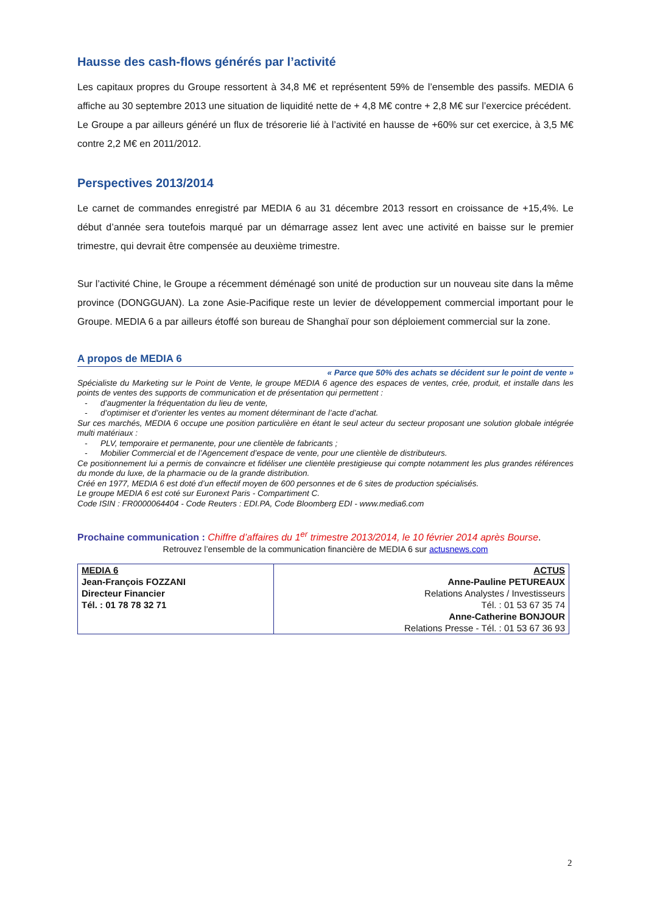Hausse des cash-flows générés par l’activité
Les capitaux propres du Groupe ressortent à 34,8 M€ et représentent 59% de l’ensemble des passifs. MEDIA 6 affiche au 30 septembre 2013 une situation de liquidité nette de + 4,8 M€ contre + 2,8 M€ sur l’exercice précédent.
Le Groupe a par ailleurs généré un flux de trésorerie lié à l’activité en hausse de +60% sur cet exercice, à 3,5 M€ contre 2,2 M€ en 2011/2012.
Perspectives 2013/2014
Le carnet de commandes enregistré par MEDIA 6 au 31 décembre 2013 ressort en croissance de +15,4%. Le début d’année sera toutefois marqué par un démarrage assez lent avec une activité en baisse sur le premier trimestre, qui devrait être compensée au deuxième trimestre.
Sur l’activité Chine, le Groupe a récemment déménagé son unité de production sur un nouveau site dans la même province (DONGGUAN). La zone Asie-Pacifique reste un levier de développement commercial important pour le Groupe. MEDIA 6 a par ailleurs étoffé son bureau de Shanghaï pour son déploiement commercial sur la zone.
A propos de MEDIA 6
« Parce que 50% des achats se décident sur le point de vente »
Spécialiste du Marketing sur le Point de Vente, le groupe MEDIA 6 agence des espaces de ventes, crée, produit, et installe dans les points de ventes des supports de communication et de présentation qui permettent :
- d’augmenter la fréquentation du lieu de vente,
- d’optimiser et d’orienter les ventes au moment déterminant de l’acte d’achat.
Sur ces marchés, MEDIA 6 occupe une position particulière en étant le seul acteur du secteur proposant une solution globale intégrée multi matériaux :
- PLV, temporaire et permanente, pour une clientèle de fabricants ;
- Mobilier Commercial et de l’Agencement d’espace de vente, pour une clientèle de distributeurs.
Ce positionnement lui a permis de convaincre et fidéliser une clientèle prestigieuse qui compte notamment les plus grandes références du monde du luxe, de la pharmacie ou de la grande distribution.
Créé en 1977, MEDIA 6 est doté d’un effectif moyen de 600 personnes et de 6 sites de production spécialisés.
Le groupe MEDIA 6 est coté sur Euronext Paris - Compartiment C.
Code ISIN : FR0000064404 - Code Reuters : EDI.PA, Code Bloomberg EDI - www.media6.com
Prochaine communication : Chiffre d’affaires du 1<sup>er</sup> trimestre 2013/2014, le 10 février 2014 après Bourse.
Retrouvez l’ensemble de la communication financière de MEDIA 6 sur actusnews.com
| MEDIA 6 Jean-François FOZZANI Directeur Financier Tél. : 01 78 78 32 71 | ACTUS Anne-Pauline PETUREAUX Relations Analystes / Investisseurs Tél. : 01 53 67 35 74 Anne-Catherine BONJOUR Relations Presse - Tél. : 01 53 67 36 93 |
2